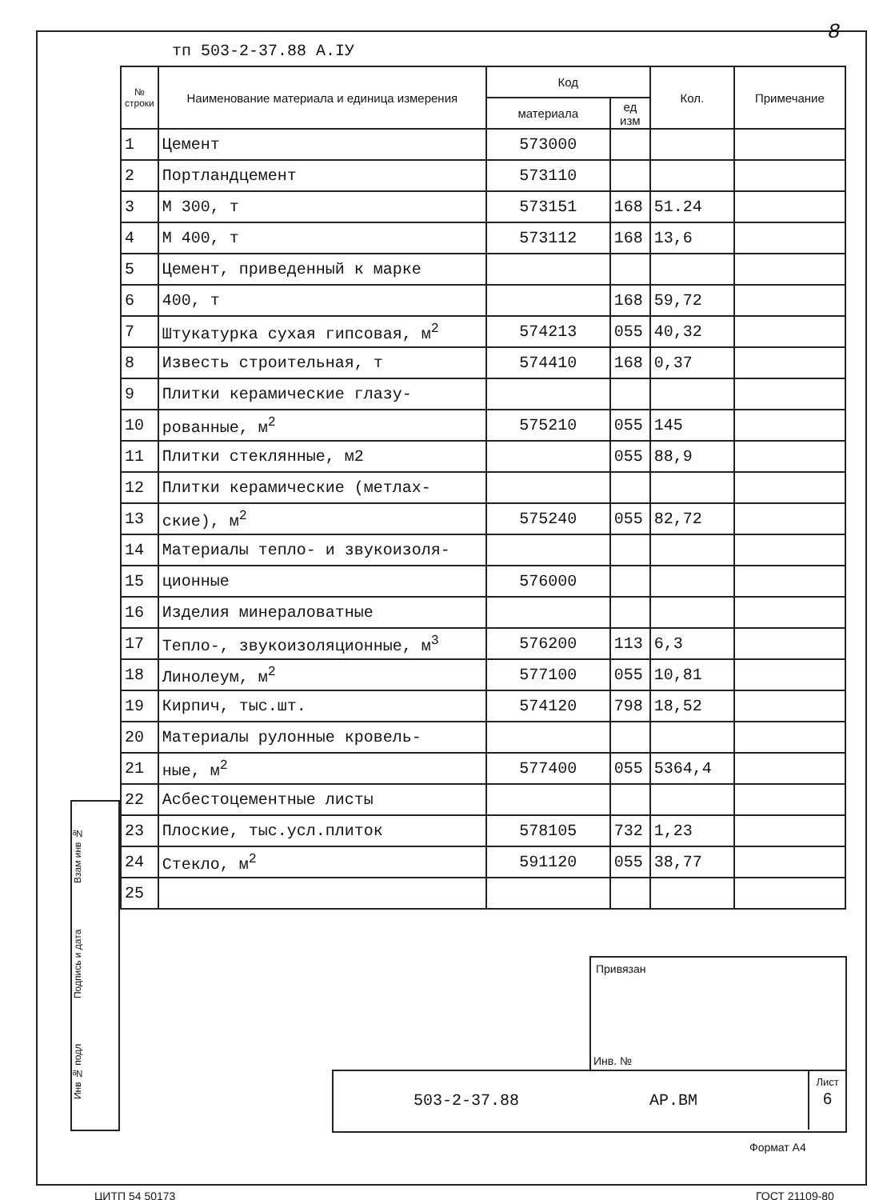тп 503-2-37.88 А.IУ
8
| № строки | Наименование материала и единица измерения | Код | | Кол. | Примечание |
| --- | --- | --- | --- | --- | --- |
| | | материала | ед изм | | |
| 1 | Цемент | 573000 | | | |
| 2 | Портландцемент | 573110 | | | |
| 3 | М 300, т | 573151 | 168 | 51.24 | |
| 4 | М 400, т | 573112 | 168 | 13,6 | |
| 5 | Цемент, приведенный к марке | | | | |
| 6 | 400, т | | 168 | 59,72 | |
| 7 | Штукатурка сухая гипсовая, м<sup>2</sup> | 574213 | 055 | 40,32 | |
| 8 | Известь строительная, т | 574410 | 168 | 0,37 | |
| 9 | Плитки керамические глазу- | | | | |
| 10 | рованные, м<sup>2</sup> | 575210 | 055 | 145 | |
| 11 | Плитки стеклянные, м2 | | 055 | 88,9 | |
| 12 | Плитки керамические (метлах- | | | | |
| 13 | ские), м<sup>2</sup> | 575240 | 055 | 82,72 | |
| 14 | Материалы тепло- и звукоизоля- | | | | |
| 15 | ционные | 576000 | | | |
| 16 | Изделия минераловатные | | | | |
| 17 | Тепло-, звукоизоляционные, м<sup>3</sup> | 576200 | 113 | 6,3 | |
| 18 | Линолеум, м<sup>2</sup> | 577100 | 055 | 10,81 | |
| 19 | Кирпич, тыс.шт. | 574120 | 798 | 18,52 | |
| 20 | Материалы рулонные кровель- | | | | |
| 21 | ные, м<sup>2</sup> | 577400 | 055 | 5364,4 | |
| 22 | Асбестоцементные листы | | | | |
| 23 | Плоские, тыс.усл.плиток | 578105 | 732 | 1,23 | |
| 24 | Стекло, м<sup>2</sup> | 591120 | 055 | 38,77 | |
| 25 | | | | | |
Взам инв №
Подпись и дата
Инв № подл
Привязан
Инв. №
503-2-37.88 АР.ВМ
Лист
6
Формат А4
ЦИТП 54 50173 ГОСТ 21109-80